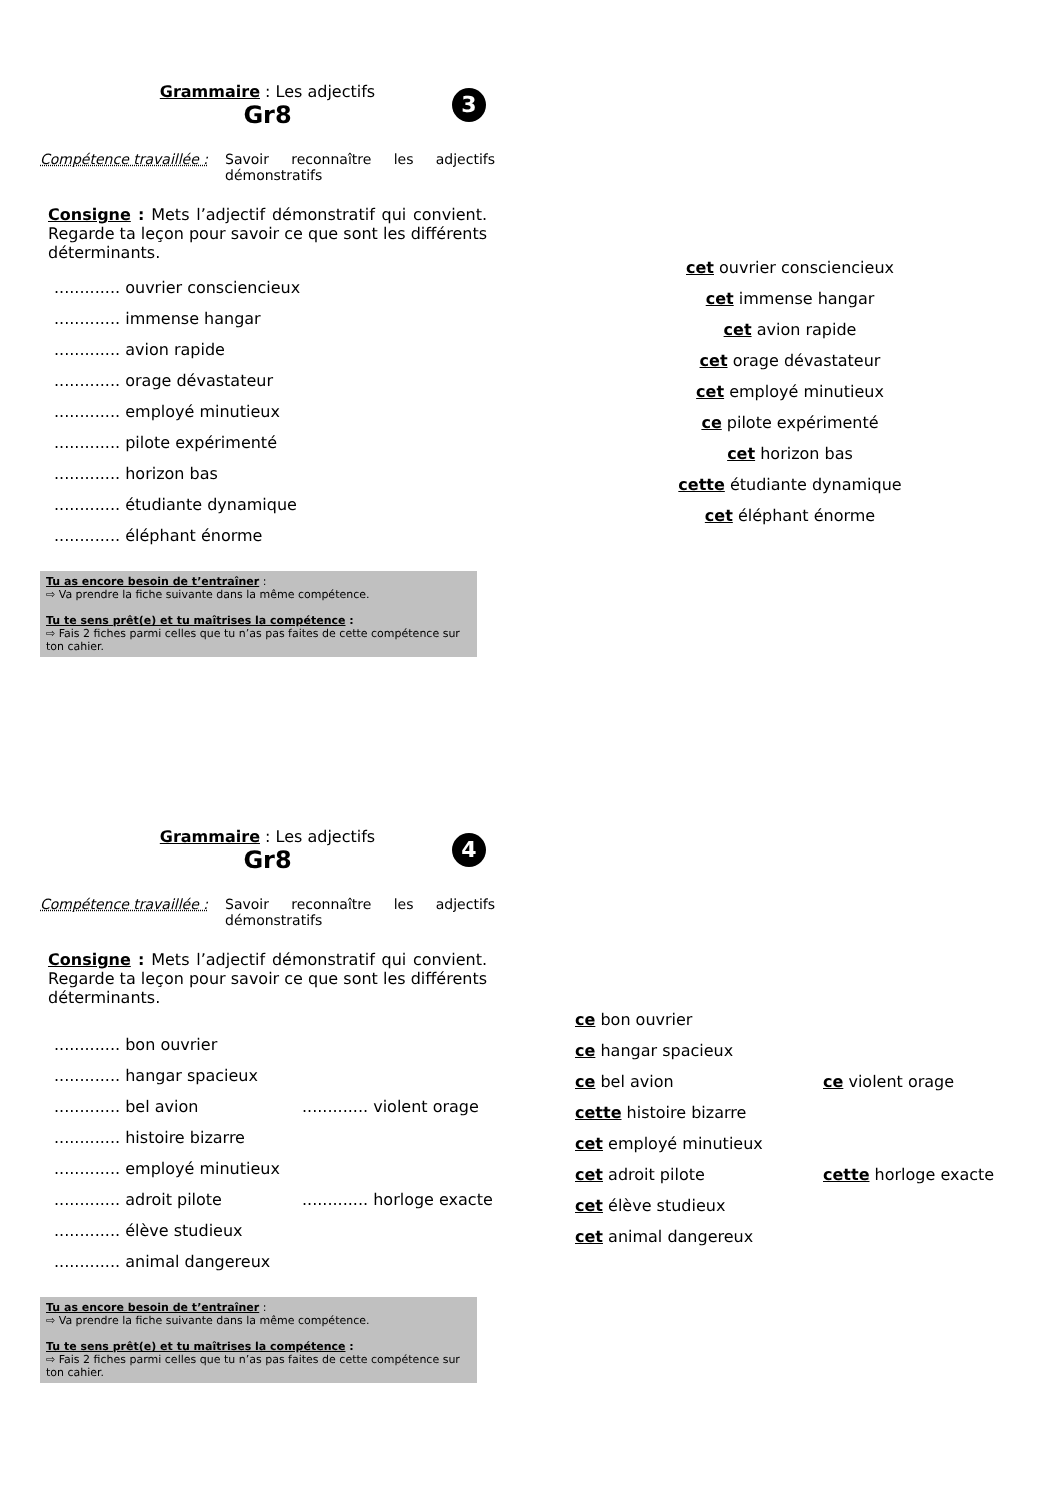Grammaire : Les adjectifs
Gr8
3
Compétence travaillée :
Savoir reconnaître les adjectifs démonstratifs
Consigne : Mets l’adjectif démonstratif qui convient. Regarde ta leçon pour savoir ce que sont les différents déterminants.
............. ouvrier consciencieux
............. immense hangar
............. avion rapide
............. orage dévastateur
............. employé minutieux
............. pilote expérimenté
............. horizon bas
............. étudiante dynamique
............. éléphant énorme
Tu as encore besoin de t’entraîner :
⇨ Va prendre la fiche suivante dans la même compétence.
Tu te sens prêt(e) et tu maîtrises la compétence :
⇨ Fais 2 fiches parmi celles que tu n’as pas faites de cette compétence sur ton cahier.
cet ouvrier consciencieux
cet immense hangar
cet avion rapide
cet orage dévastateur
cet employé minutieux
ce pilote expérimenté
cet horizon bas
cette étudiante dynamique
cet éléphant énorme
Grammaire : Les adjectifs
Gr8
4
Compétence travaillée :
Savoir reconnaître les adjectifs démonstratifs
Consigne : Mets l’adjectif démonstratif qui convient. Regarde ta leçon pour savoir ce que sont les différents déterminants.
............. bon ouvrier
............. hangar spacieux
............. bel avion............. violent orage
............. histoire bizarre
............. employé minutieux
............. adroit pilote............. horloge exacte
............. élève studieux
............. animal dangereux
Tu as encore besoin de t’entraîner :
⇨ Va prendre la fiche suivante dans la même compétence.
Tu te sens prêt(e) et tu maîtrises la compétence :
⇨ Fais 2 fiches parmi celles que tu n’as pas faites de cette compétence sur ton cahier.
ce bon ouvrier
ce hangar spacieux
ce bel avion ce violent orage
cette histoire bizarre
cet employé minutieux
cet adroit pilote cette horloge exacte
cet élève studieux
cet animal dangereux